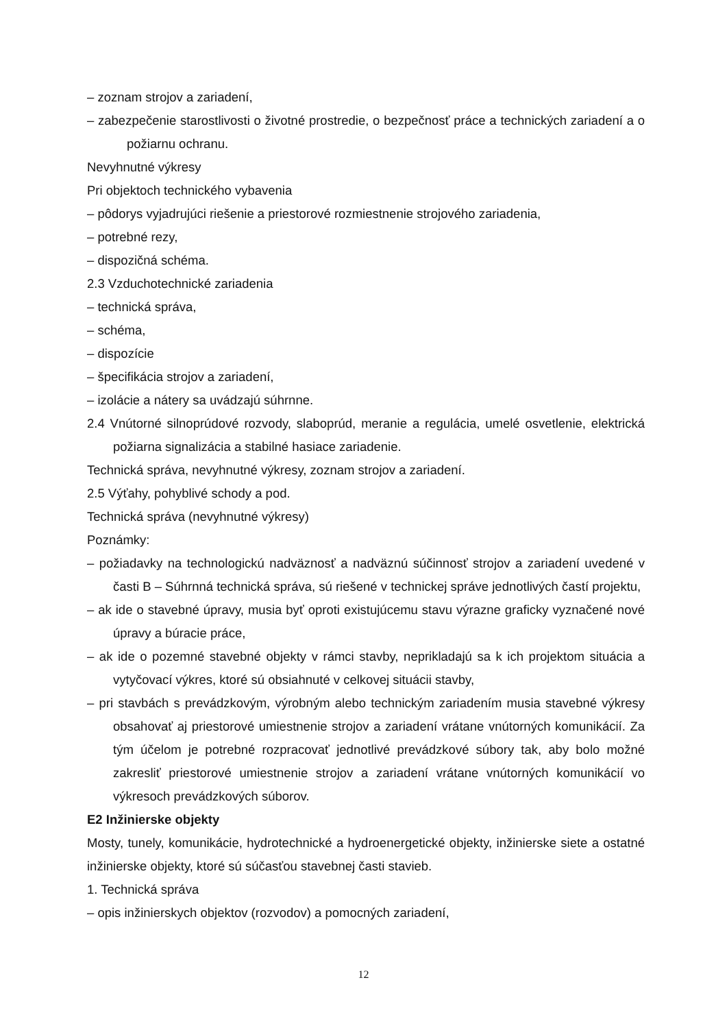– zoznam strojov a zariadení,
– zabezpečenie starostlivosti o životné prostredie, o bezpečnosť práce a technických zariadení a o požiarnu ochranu.
Nevyhnutné výkresy
Pri objektoch technického vybavenia
– pôdorys vyjadrujúci riešenie a priestorové rozmiestnenie strojového zariadenia,
– potrebné rezy,
– dispozičná schéma.
2.3 Vzduchotechnické zariadenia
– technická správa,
– schéma,
– dispozície
– špecifikácia strojov a zariadení,
– izolácie a nátery sa uvádzajú súhrnne.
2.4 Vnútorné silnoprúdové rozvody, slaboprúd, meranie a regulácia, umelé osvetlenie, elektrická požiarna signalizácia a stabilné hasiace zariadenie.
Technická správa, nevyhnutné výkresy, zoznam strojov a zariadení.
2.5 Výťahy, pohyblivé schody a pod.
Technická správa (nevyhnutné výkresy)
Poznámky:
– požiadavky na technologickú nadväznosť a nadväznú súčinnosť strojov a zariadení uvedené v časti B – Súhrnná technická správa, sú riešené v technickej správe jednotlivých častí projektu,
– ak ide o stavebné úpravy, musia byť oproti existujúcemu stavu výrazne graficky vyznačené nové úpravy a búracie práce,
– ak ide o pozemné stavebné objekty v rámci stavby, neprikladajú sa k ich projektom situácia a vytyčovací výkres, ktoré sú obsiahnuté v celkovej situácii stavby,
– pri stavbách s prevádzkovým, výrobným alebo technickým zariadením musia stavebné výkresy obsahovať aj priestorové umiestnenie strojov a zariadení vrátane vnútorných komunikácií. Za tým účelom je potrebné rozpracovať jednotlivé prevádzkové súbory tak, aby bolo možné zakresliť priestorové umiestnenie strojov a zariadení vrátane vnútorných komunikácií vo výkresoch prevádzkových súborov.
E2 Inžinierske objekty
Mosty, tunely, komunikácie, hydrotechnické a hydroenergetické objekty, inžinierske siete a ostatné inžinierske objekty, ktoré sú súčasťou stavebnej časti stavieb.
1. Technická správa
– opis inžinierskych objektov (rozvodov) a pomocných zariadení,
12